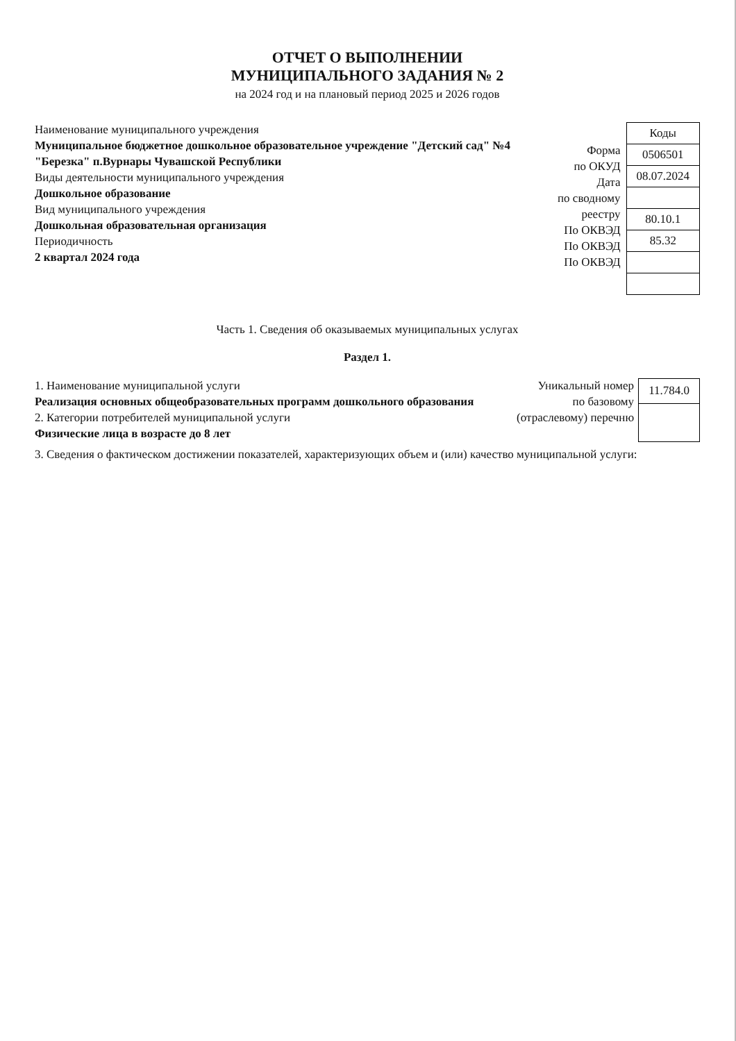ОТЧЕТ О ВЫПОЛНЕНИИ
МУНИЦИПАЛЬНОГО ЗАДАНИЯ № 2
на 2024 год и на плановый период 2025 и 2026 годов
Наименование муниципального учреждения
Муниципальное бюджетное дошкольное образовательное учреждение "Детский сад" №4 "Березка" п.Вурнары Чувашской Республики
Виды деятельности муниципального учреждения
Дошкольное образование
Вид муниципального учреждения
Дошкольная образовательная организация
Периодичность
2 квартал 2024 года
Форма
по ОКУД
Дата
по сводному
реестру
По ОКВЭД
По ОКВЭД
По ОКВЭД
| Коды |
| --- |
| 0506501 |
| 08.07.2024 |
| 80.10.1 |
| 85.32 |
Часть 1. Сведения об оказываемых муниципальных услугах
Раздел 1.
1. Наименование муниципальной услуги
Реализация основных общеобразовательных программ дошкольного образования
2. Категории потребителей муниципальной услуги
Физические лица в возрасте до 8 лет
Уникальный номер
по базовому
(отраслевому) перечню
| 11.784.0 |
3. Сведения о фактическом достижении показателей, характеризующих объем и (или) качество муниципальной услуги: